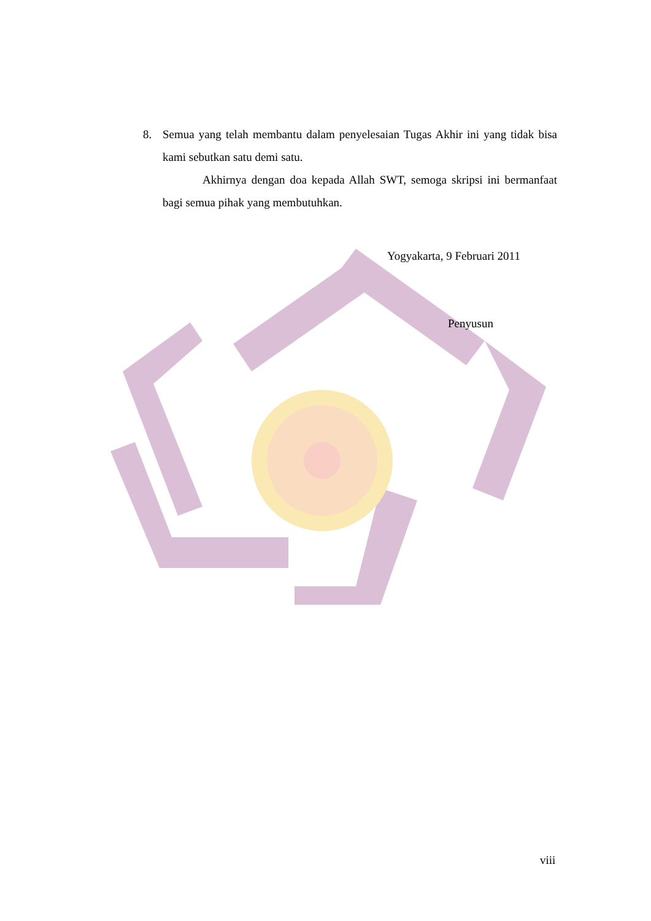8. Semua yang telah membantu dalam penyelesaian Tugas Akhir ini yang tidak bisa kami sebutkan satu demi satu.
Akhirnya dengan doa kepada Allah SWT, semoga skripsi ini bermanfaat bagi semua pihak yang membutuhkan.
Yogyakarta, 9 Februari 2011
Penyusun
viii